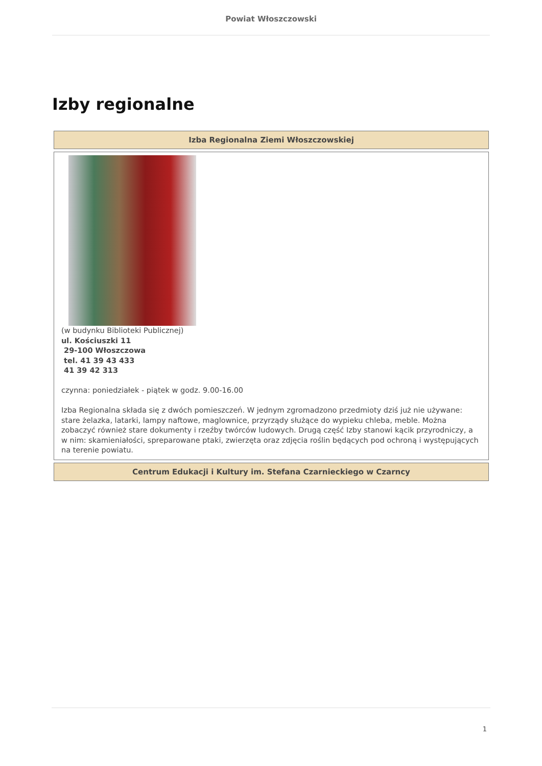Powiat Włoszczowski
Izby regionalne
| Izba Regionalna Ziemi Włoszczowskiej |
| --- |
| (w budynku Biblioteki Publicznej) ul. Kościuszki 11 29-100 Włoszczowa tel. 41 39 43 433 41 39 42 313 czynna: poniedziałek - piątek w godz. 9.00-16.00 Izba Regionalna składa się z dwóch pomieszczeń. W jednym zgromadzono przedmioty dziś już nie używane: stare żelazka, latarki, lampy naftowe, maglownice, przyrządy służące do wypieku chleba, meble. Można zobaczyć również stare dokumenty i rzeźby twórców ludowych. Drugą część Izby stanowi kącik przyrodniczy, a w nim: skamieniałości, spreparowane ptaki, zwierzęta oraz zdjęcia roślin będących pod ochroną i występujących na terenie powiatu. |
| Centrum Edukacji i Kultury im. Stefana Czarnieckiego w Czarncy |
1